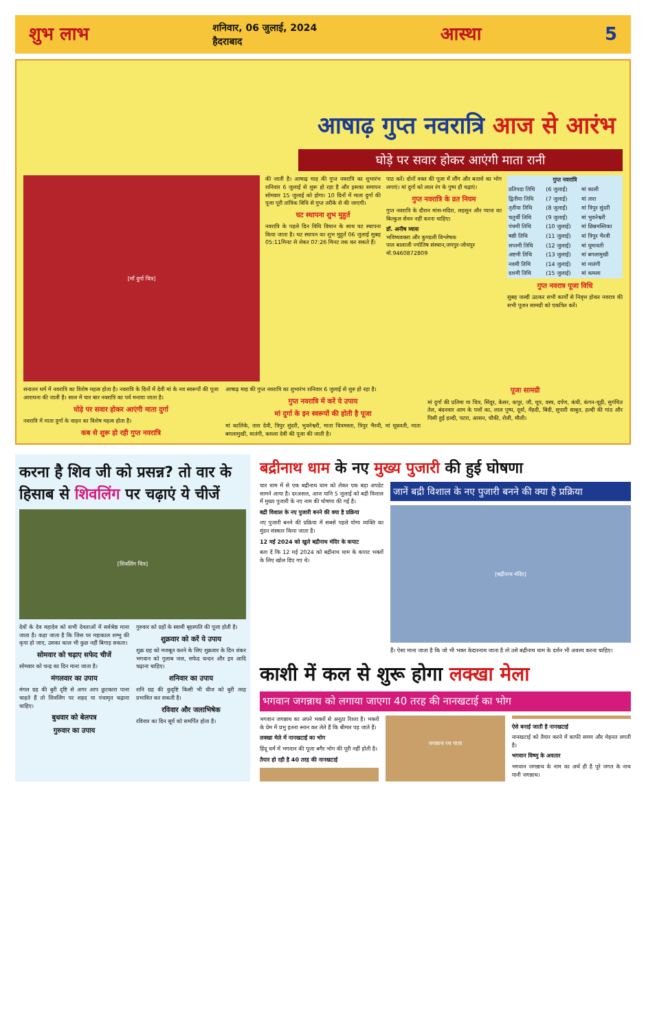शुभ लाभ शनिवार, 06 जुलाई, 2024
हैदराबाद आस्था 5
आषाढ़ गुप्त नवरात्रि आज से आरंभ
घोड़े पर सवार होकर आएंगी माता रानी
[माँ दुर्गा चित्र]
की जाती है। आषाढ़ माह की गुप्त नवरात्रि का शुभारंभ शनिवार 6 जुलाई से शुरू हो रहा है और इसका समापन सोमवार 15 जुलाई को होगा। 10 दिनों में माता दुर्गा की पूजा पूरी तांत्रिक विधि से गुप्त तरीके से की जाएगी।
घट स्थापना शुभ मुहुर्त
नवरात्रि के पहले दिन विधि विधान के साथ घट स्थापना किया जाता है। घट स्थापन का शुभ मुहुर्त 06 जुलाई सुबह 05:11मिनट से लेकर 07:26 मिनट तक कर सकते हैं।
पाठ करें। दोनों वक्त की पूजा में लौंग और बताशे का भोग लगाएं। मां दुर्गा को लाल रंग के पुष्प ही चढ़ाएं।
गुप्त नवरात्रि के व्रत नियम
गुप्त नवरात्रि के दौरान मांस-मदिरा, लहसुन और प्याज का बिल्कुल सेवन नहीं करना चाहिए।
डॉ. अनीष व्यास
भविष्यवक्ता और कुण्डली विश्लेषक
पाल बालाजी ज्योतिष संस्थान,जयपुर-जोधपुर
मो.9460872809
| गुप्त नवरात्रि | | |
| --- | --- | --- |
| प्रतिपदा तिथि | (6 जुलाई) | मां काली |
| द्वितीया तिथि | (7 जुलाई) | मां तारा |
| तृतीया तिथि | (8 जुलाई) | मां त्रिपुर सुंदरी |
| चतुर्थी तिथि | (9 जुलाई) | मां भुवनेश्वरी |
| पंचमी तिथि | (10 जुलाई) | मां छिन्नमस्तिका |
| षष्ठी तिथि | (11 जुलाई) | मां त्रिपुर भैरवी |
| सप्तमी तिथि | (12 जुलाई) | मां धूमावती |
| अष्टमी तिथि | (13 जुलाई) | मां बगलामुखी |
| नवमी तिथि | (14 जुलाई) | मां मातंगी |
| दशमी तिथि | (15 जुलाई) | मां कमला |
गुप्त नवरात्र पूजा विधि
सुबह जल्दी उठकर सभी कार्यों से निवृत्त होकर नवरात्र की सभी पूजन सामग्री को एकत्रित करें।
सनातन धर्म में नवरात्रि का विशेष महत्व होता है। नवरात्रि के दिनों में देवी मां के नव स्वरूपों की पूजा आराधना की जाती है। साल में चार बार नवरात्रि का पर्व मनाया जाता है।
घोड़े पर सवार होकर आएंगी माता दुर्गा
नवरात्रि में माता दुर्गा के वाहन का विशेष महत्व होता है।
कब से शुरू हो रही गुप्त नवरात्रि
आषाढ़ माह की गुप्त नवरात्रि का शुभारंभ शनिवार 6 जुलाई से शुरु हो रहा है।
गुप्त नवरात्रि में करें ये उपाय
मां दुर्गा के इन स्वरूपों की होती है पूजा
मां कालिके, तारा देवी, त्रिपुर सुंदरी, भुवनेश्वरी, माता चित्रमस्ता, त्रिपुर भैरवी, मां धूम्रवती, माता बगलामुखी, मातंगी, कमला देवी की पूजा की जाती है।
पूजा सामग्री
मां दुर्गा की प्रतिमा या चित्र, सिंदूर, केसर, कपूर, जौ, धूप, वस्त्र, दर्पण, कंघी, कंगन-चूड़ी, सुगंधित तेल, बंदनवार आम के पत्तों का, लाल पुष्प, दूर्वा, मेंहदी, बिंदी, सुपारी साबुत, हल्दी की गांठ और पिसी हुई हल्दी, पटरा, आसन, चौकी, रोली, मौली।
करना है शिव जी को प्रसन्न? तो वार के हिसाब से शिवलिंग पर चढ़ाएं ये चीजें
[शिवलिंग चित्र]
देवों के देव महादेव को सभी देवताओं में सर्वश्रेष्ठ माना जाता है। कहा जाता है कि जिस पर महाकाल शम्भु की कृपा हो जाए, उसका काल भी कुछ नहीं बिगाड़ सकता।
सोमवार को चढ़ाए सफेद चीजें
सोमवार को चन्द्र का दिन माना जाता है।
मंगलवार का उपाय
मंगल ग्रह की बुरी दृष्टि से अगर आप छुटकारा पाना चाहते हैं तो शिवलिंग पर शहद या पंचामृत चढ़ाना चाहिए।
बुधवार को बेलपत्र
गुरुवार का उपाय
गुरुवार को ग्रहों के स्वामी बृहस्पति की पूजा होती है।
शुक्रवार को करें ये उपाय
शुक्र ग्रह को मजबूत करने के लिए शुक्रवार के दिन शंकर भगवान को गुलाब जल, सफेद चन्दन और इत्र आदि चढ़ाना चाहिए।
शनिवार का उपाय
शनि ग्रह की कुदृष्टि किसी भी चीज को बुरी तरह प्रभावित कर सकती है।
रविवार और जलाभिषेक
रविवार का दिन सूर्य को समर्पित होता है।
बद्रीनाथ धाम के नए मुख्य पुजारी की हुई घोषणा
चार धाम में से एक बद्रीनाथ धाम को लेकर एक बड़ा अपडेट सामने आया है। दरअसल, आज यानि 5 जुलाई को बद्री विशाल में मुख्य पुजारी के नए नाम की घोषणा की गई है।
बद्री विशाल के नए पुजारी बनने की क्या है प्रक्रिया
नए पुजारी बनने की प्रक्रिया में सबसे पहले योग्य व्यक्ति का मुंडन संस्कार किया जाता है।
12 मई 2024 को खुले बद्रीनाथ मंदिर के कपाट
बता दें कि 12 मई 2024 को बद्रीनाथ धाम के कपाट भक्तों के लिए खोल दिए गए थे।
जानें बद्री विशाल के नए पुजारी बनने की क्या है प्रक्रिया
[बद्रीनाथ मंदिर]
हैं। ऐसा माना जाता है कि जो भी भक्त केदारनाथ जाता है तो उसे बद्रीनाथ धाम के दर्शन भी अवश्य करना चाहिए।
काशी में कल से शुरू होगा लक्खा मेला
भगवान जगन्नाथ को लगाया जाएगा 40 तरह की नानखटाई का भोग
भगवान जगन्नाथ का अपने भक्तों से अनूठा रिश्ता है। भक्तों के प्रेम में प्रभु इतना स्नान कर लेते हैं कि बीमार पड़ जाते हैं।
लक्खा मेले में नानखटाई का भोग
हिंदू धर्म में भगवान की पूजा बगैर भोग की पूरी नहीं होती है।
तैयार हो रही है 40 तरह की नानखटाई
जगन्नाथ रथ यात्रा
ऐसे बनाई जाती है नानखटाई
नानखटाई को तैयार करने में काफी समय और मेहनत लगती है।
भगवान विष्णु के अवतार
भगवान जगन्नाथ के नाम का अर्थ ही है पूरे जगत के नाथ यानी जगन्नाथ।